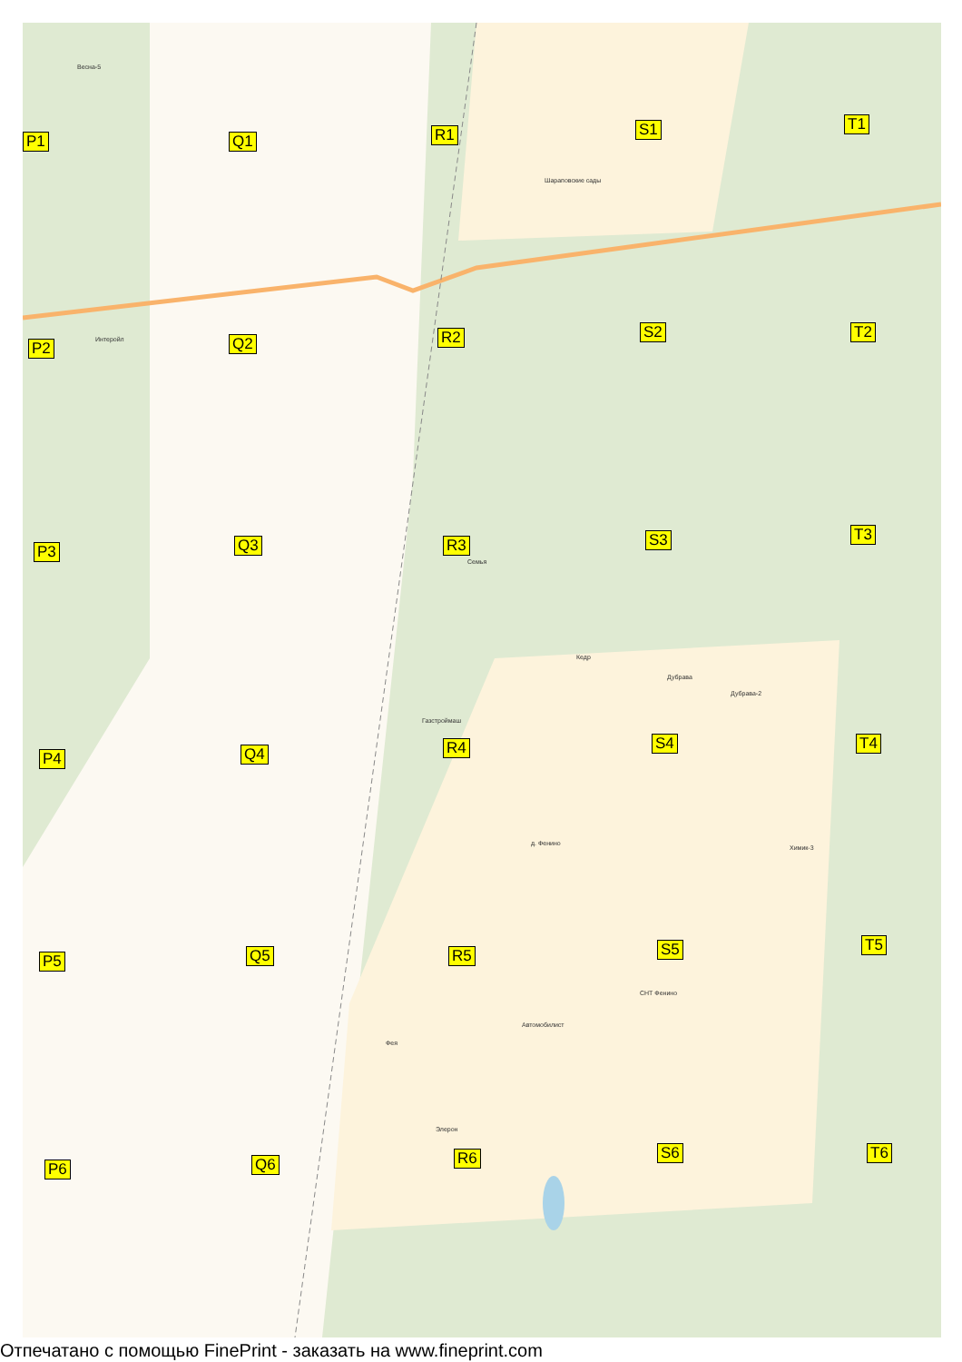Весна-5
Интеройл
Шараповские сады
Семья
Кедр
Дубрава
Дубрава-2
Газстроймаш
д. Фенино
Химик-3
СНТ Фенино
Автомобилист
Фея
Элерон
P1 Q1 R1 S1 T1
P2 Q2 R2 S2 T2
P3 Q3 R3 S3 T3
P4 Q4 R4 S4 T4
P5 Q5 R5 S5 T5
P6 Q6 R6 S6 T6
Отпечатано с помощью FinePrint - заказать на www.fineprint.com